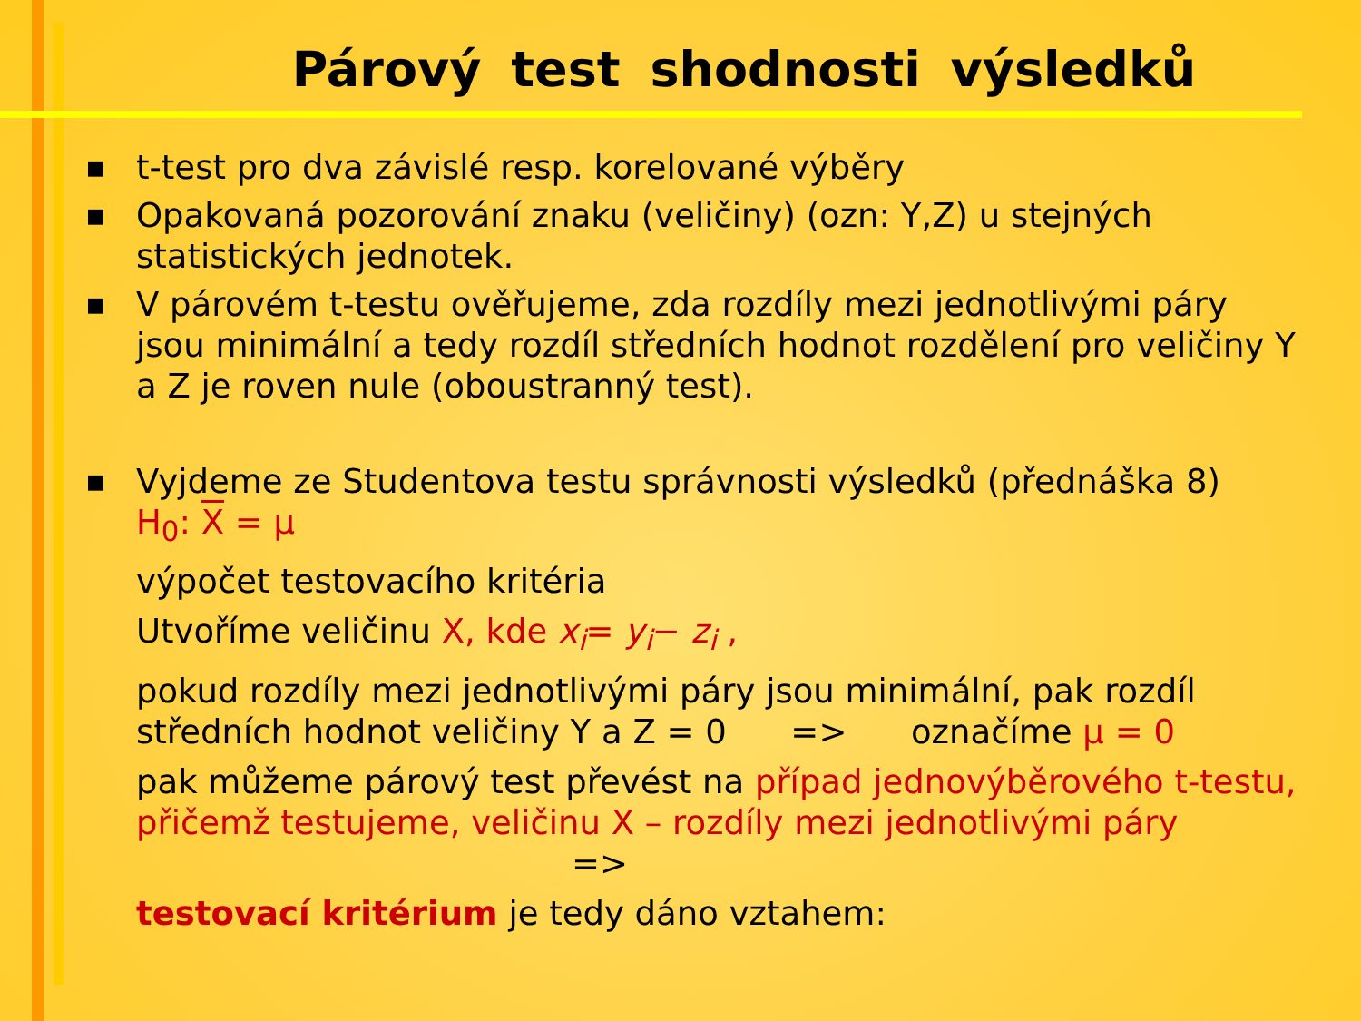Párový test shodnosti výsledků
■ t-test pro dva závislé resp. korelované výběry
■ Opakovaná pozorování znaku (veličiny) (ozn: Y,Z) u stejných statistických jednotek.
■ V párovém t-testu ověřujeme, zda rozdíly mezi jednotlivými páry jsou minimální a tedy rozdíl středních hodnot rozdělení pro veličiny Y a Z je roven nule (oboustranný test).
■
Vyjdeme ze Studentova testu správnosti výsledků (přednáška 8)
H<sub>0</sub>: X = μ
výpočet testovacího kritéria
Utvoříme veličinu X, kde x<sub>i</sub>= y<sub>i</sub>− z<sub>i</sub> ,
pokud rozdíly mezi jednotlivými páry jsou minimální, pak rozdíl středních hodnot veličiny Y a Z = 0 => označíme μ = 0
pak můžeme párový test převést na případ jednovýběrového t-testu, přičemž testujeme, veličinu X – rozdíly mezi jednotlivými páry =>
testovací kritérium je tedy dáno vztahem: